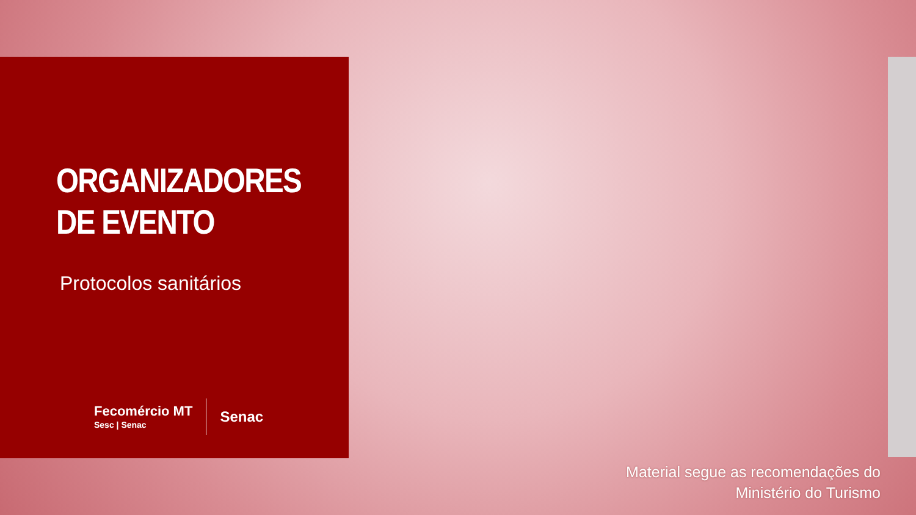ORGANIZADORES DE EVENTO
Protocolos sanitários
Fecomércio MT
Sesc | Senac
Senac
Material segue as recomendações do
Ministério do Turismo